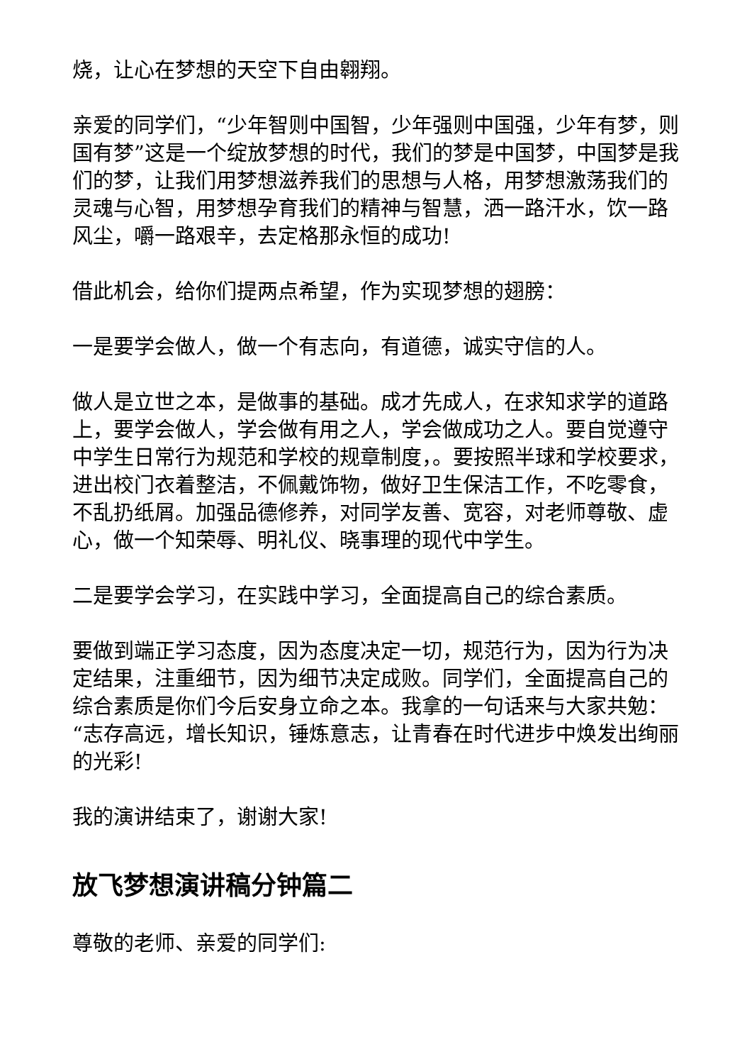烧，让心在梦想的天空下自由翱翔。
亲爱的同学们，“少年智则中国智，少年强则中国强，少年有梦，则国有梦”这是一个绽放梦想的时代，我们的梦是中国梦，中国梦是我们的梦，让我们用梦想滋养我们的思想与人格，用梦想激荡我们的灵魂与心智，用梦想孕育我们的精神与智慧，洒一路汗水，饮一路风尘，嚼一路艰辛，去定格那永恒的成功!
借此机会，给你们提两点希望，作为实现梦想的翅膀：
一是要学会做人，做一个有志向，有道德，诚实守信的人。
做人是立世之本，是做事的基础。成才先成人，在求知求学的道路上，要学会做人，学会做有用之人，学会做成功之人。要自觉遵守中学生日常行为规范和学校的规章制度，。要按照半球和学校要求，进出校门衣着整洁，不佩戴饰物，做好卫生保洁工作，不吃零食，不乱扔纸屑。加强品德修养，对同学友善、宽容，对老师尊敬、虚心，做一个知荣辱、明礼仪、晓事理的现代中学生。
二是要学会学习，在实践中学习，全面提高自己的综合素质。
要做到端正学习态度，因为态度决定一切，规范行为，因为行为决定结果，注重细节，因为细节决定成败。同学们，全面提高自己的综合素质是你们今后安身立命之本。我拿的一句话来与大家共勉：“志存高远，增长知识，锤炼意志，让青春在时代进步中焕发出绚丽的光彩!
我的演讲结束了，谢谢大家!
放飞梦想演讲稿分钟篇二
尊敬的老师、亲爱的同学们: